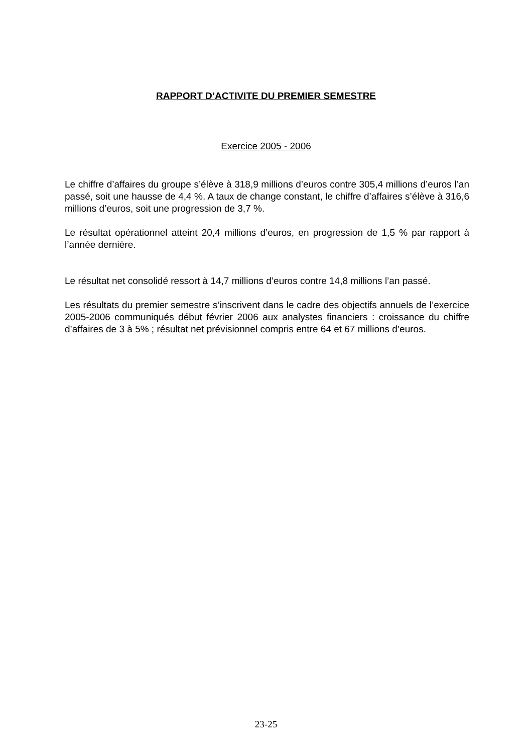RAPPORT D’ACTIVITE DU PREMIER SEMESTRE
Exercice 2005 - 2006
Le chiffre d’affaires du groupe s’élève à 318,9 millions d’euros contre 305,4 millions d’euros l’an passé, soit une hausse de 4,4 %. A taux de change constant, le chiffre d’affaires s’élève à 316,6 millions d’euros, soit une progression de 3,7 %.
Le résultat opérationnel atteint 20,4 millions d’euros, en progression de 1,5 % par rapport à l’année dernière.
Le résultat net consolidé ressort à 14,7 millions d’euros contre 14,8 millions l’an passé.
Les résultats du premier semestre s’inscrivent dans le cadre des objectifs annuels de l’exercice 2005-2006 communiqués début février 2006 aux analystes financiers : croissance du chiffre d’affaires de 3 à 5% ; résultat net prévisionnel compris entre 64 et 67 millions d’euros.
23-25